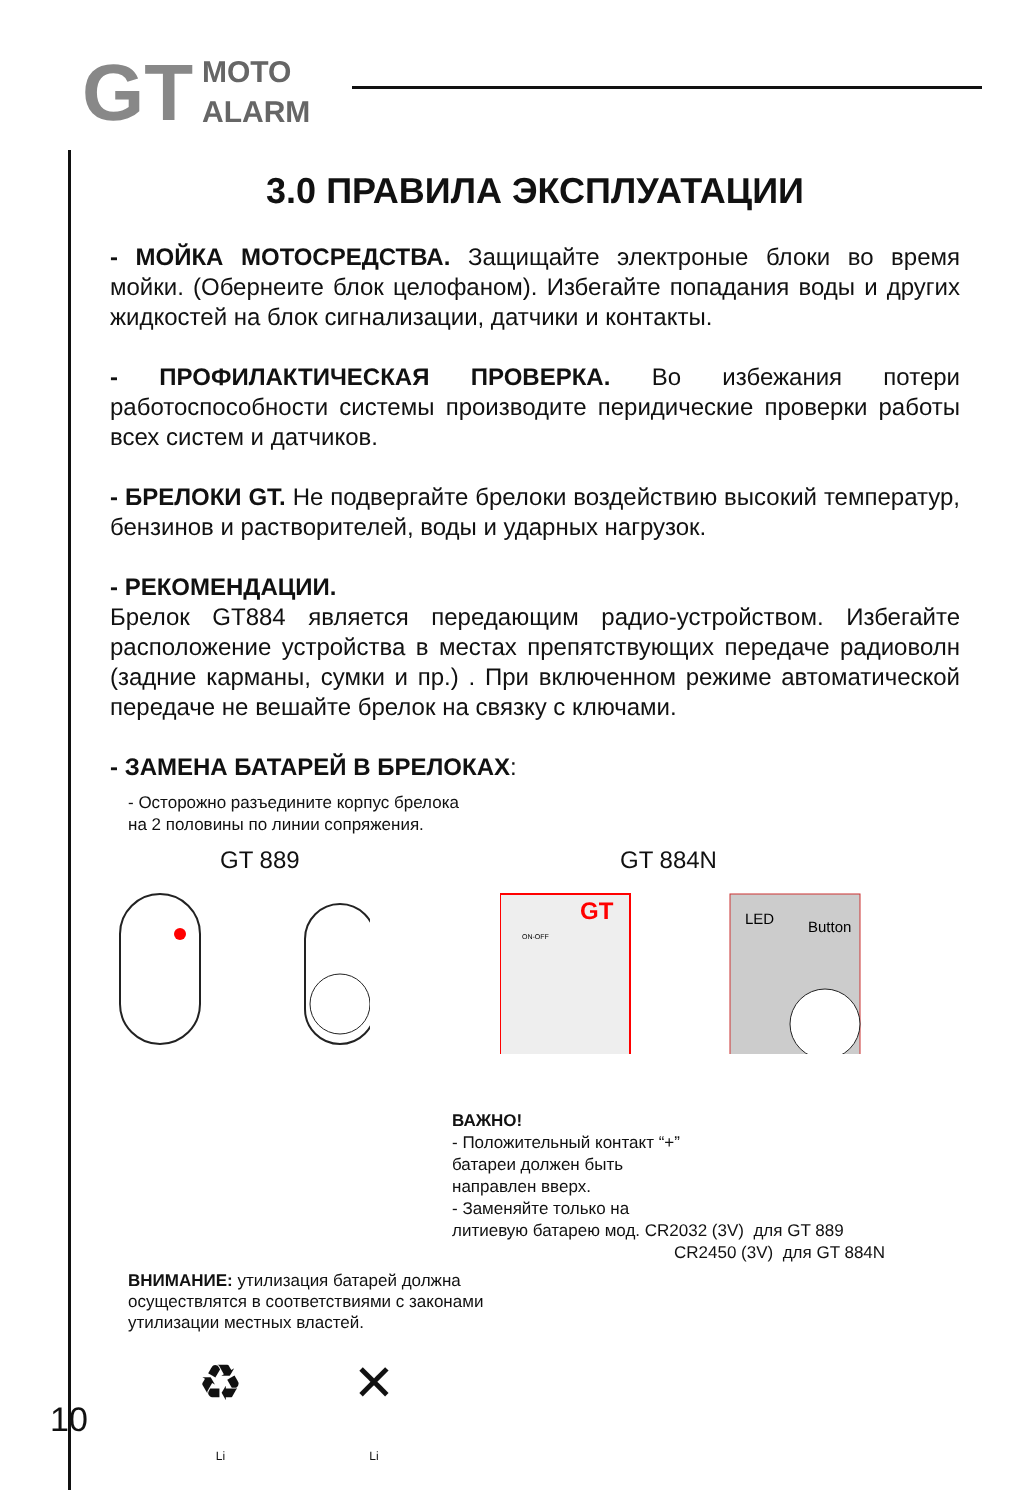GT
MOTO
ALARM
3.0 ПРАВИЛА ЭКСПЛУАТАЦИИ
- МОЙКА МОТОСРЕДСТВА. Защищайте электроные блоки во время мойки. (Обернеите блок целофаном). Избегайте попадания воды и других жидкостей на блок сигнализации, датчики и контакты.
- ПРОФИЛАКТИЧЕСКАЯ ПРОВЕРКА. Во избежания потери работоспособности системы производите перидические проверки работы всех систем и датчиков.
- БРЕЛОКИ GT. Не подвергайте брелоки воздействию высокий температур, бензинов и растворителей, воды и ударных нагрузок.
- РЕКОМЕНДАЦИИ.
Брелок GT884 является передающим радио-устройством. Избегайте расположение устройства в местах препятствующих передаче радиоволн (задние карманы, сумки и пр.) . При включенном режиме автоматической передаче не вешайте брелок на связку с ключами.
- ЗАМЕНА БАТАРЕЙ В БРЕЛОКАХ:
- Осторожно разъедините корпус брелока
на 2 половины по линии сопряжения.
GT 889 GT 884N
GT
ON-OFF
LED
Button
ВАЖНО!
- Положительный контакт “+”
батареи должен быть
направлен вверх.
- Заменяйте только на
литиевую батарею мод. CR2032 (3V) для GT 889
CR2450 (3V) для GT 884N
ВНИМАНИЕ: утилизация батарей должна
осуществлятся в соответствиями с законами
утилизации местных властей.
♻
Li
✕
Li
10